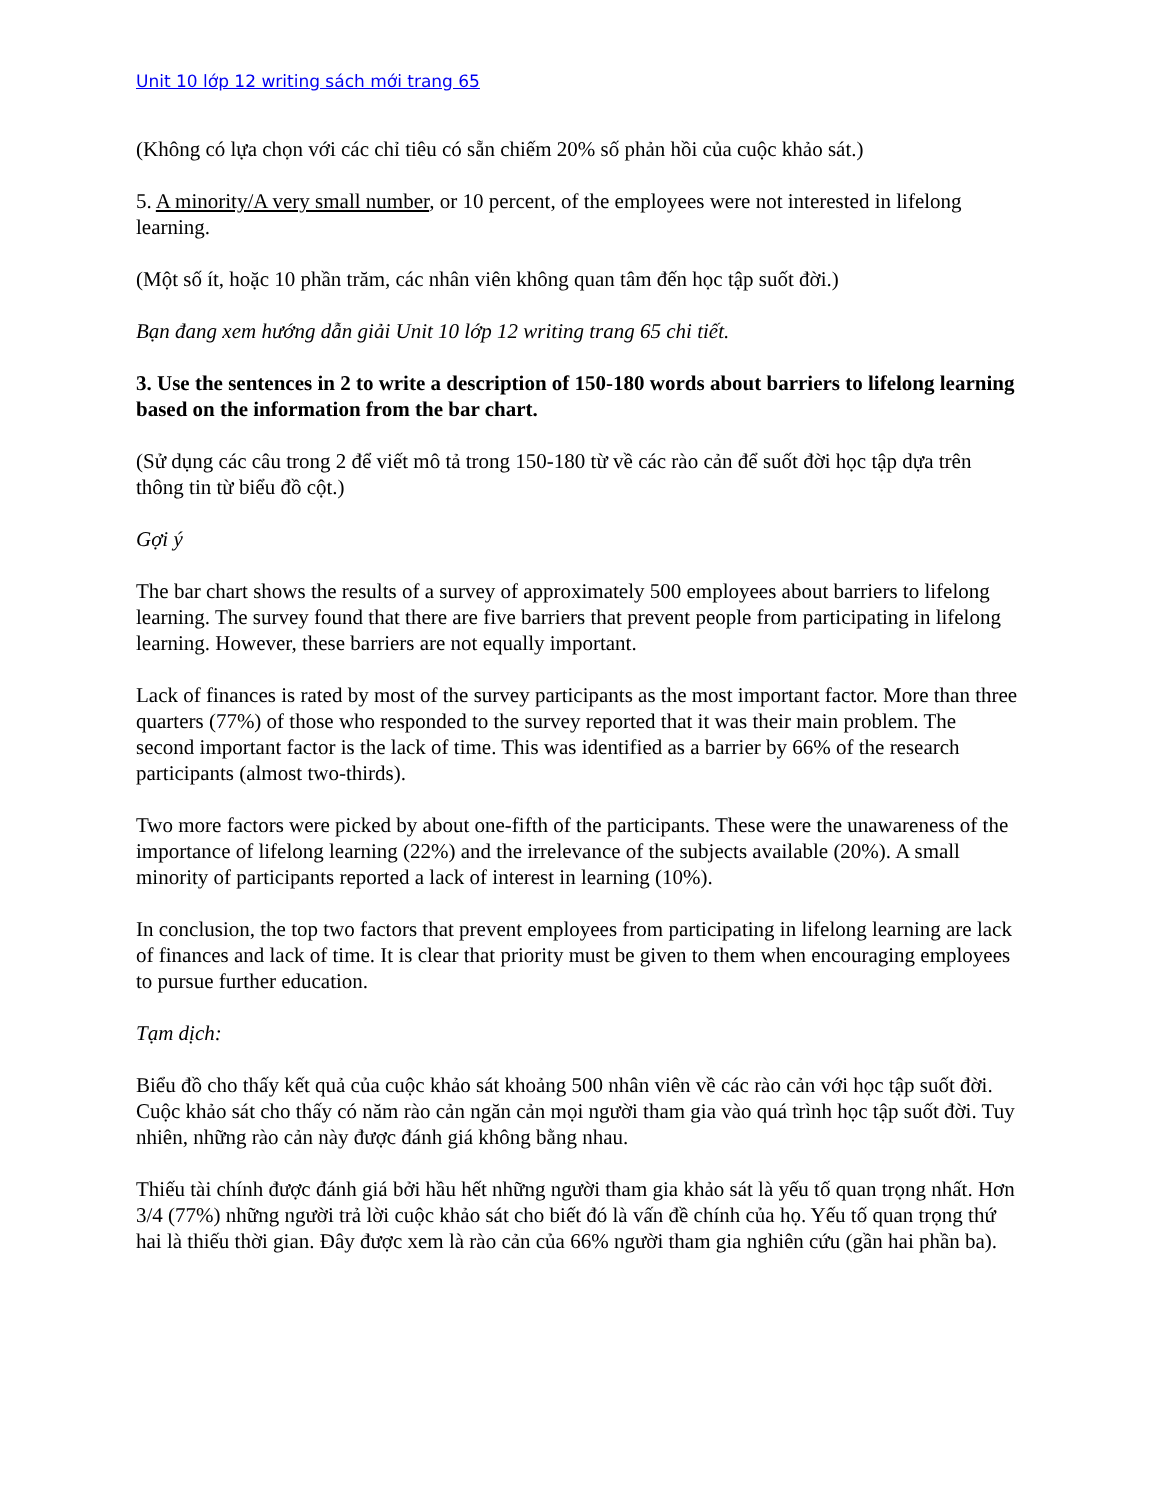Unit 10 lớp 12 writing sách mới trang 65
(Không có lựa chọn với các chỉ tiêu có sẵn chiếm 20% số phản hồi của cuộc khảo sát.)
5. A minority/A very small number, or 10 percent, of the employees were not interested in lifelong learning.
(Một số ít, hoặc 10 phần trăm, các nhân viên không quan tâm đến học tập suốt đời.)
Bạn đang xem hướng dẫn giải Unit 10 lớp 12 writing trang 65 chi tiết.
3. Use the sentences in 2 to write a description of 150-180 words about barriers to lifelong learning based on the information from the bar chart.
(Sử dụng các câu trong 2 để viết mô tả trong 150-180 từ về các rào cản để suốt đời học tập dựa trên thông tin từ biểu đồ cột.)
Gợi ý
The bar chart shows the results of a survey of approximately 500 employees about barriers to lifelong learning. The survey found that there are five barriers that prevent people from participating in lifelong learning. However, these barriers are not equally important.
Lack of finances is rated by most of the survey participants as the most important factor. More than three quarters (77%) of those who responded to the survey reported that it was their main problem. The second important factor is the lack of time. This was identified as a barrier by 66% of the research participants (almost two-thirds).
Two more factors were picked by about one-fifth of the participants. These were the unawareness of the importance of lifelong learning (22%) and the irrelevance of the subjects available (20%). A small minority of participants reported a lack of interest in learning (10%).
In conclusion, the top two factors that prevent employees from participating in lifelong learning are lack of finances and lack of time. It is clear that priority must be given to them when encouraging employees to pursue further education.
Tạm dịch:
Biểu đồ cho thấy kết quả của cuộc khảo sát khoảng 500 nhân viên về các rào cản với học tập suốt đời. Cuộc khảo sát cho thấy có năm rào cản ngăn cản mọi người tham gia vào quá trình học tập suốt đời. Tuy nhiên, những rào cản này được đánh giá không bằng nhau.
Thiếu tài chính được đánh giá bởi hầu hết những người tham gia khảo sát là yếu tố quan trọng nhất. Hơn 3/4 (77%) những người trả lời cuộc khảo sát cho biết đó là vấn đề chính của họ. Yếu tố quan trọng thứ hai là thiếu thời gian. Đây được xem là rào cản của 66% người tham gia nghiên cứu (gần hai phần ba).